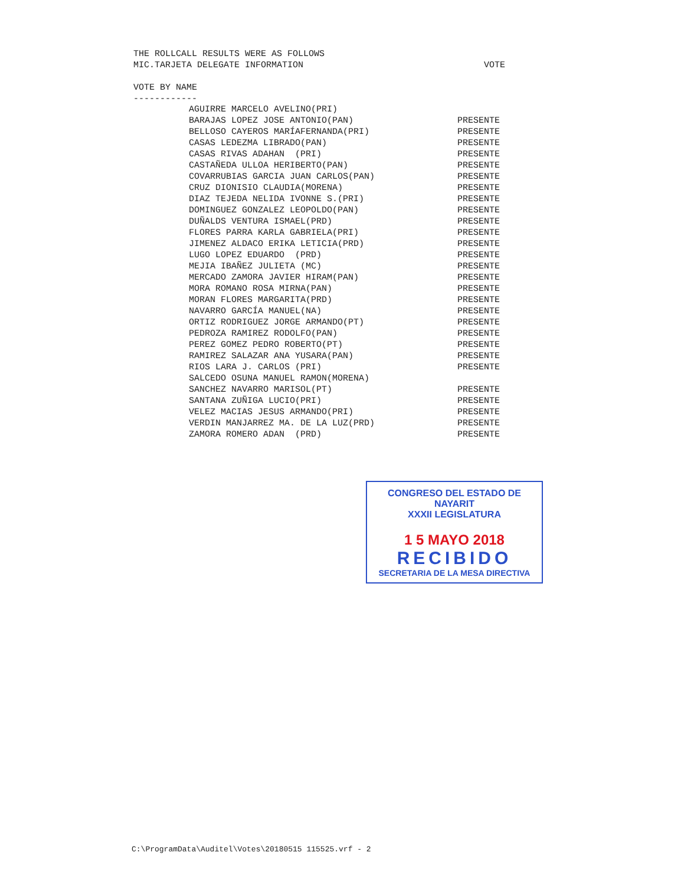THE ROLLCALL RESULTS WERE AS FOLLOWS
MIC.TARJETA DELEGATE INFORMATION VOTE
VOTE BY NAME
------------
| AGUIRRE MARCELO AVELINO(PRI) | |
| BARAJAS LOPEZ JOSE ANTONIO(PAN) | PRESENTE |
| BELLOSO CAYEROS MARÍAFERNANDA(PRI) | PRESENTE |
| CASAS LEDEZMA LIBRADO(PAN) | PRESENTE |
| CASAS RIVAS ADAHAN (PRI) | PRESENTE |
| CASTAÑEDA ULLOA HERIBERTO(PAN) | PRESENTE |
| COVARRUBIAS GARCIA JUAN CARLOS(PAN) | PRESENTE |
| CRUZ DIONISIO CLAUDIA(MORENA) | PRESENTE |
| DIAZ TEJEDA NELIDA IVONNE S.(PRI) | PRESENTE |
| DOMINGUEZ GONZALEZ LEOPOLDO(PAN) | PRESENTE |
| DUÑALDS VENTURA ISMAEL(PRD) | PRESENTE |
| FLORES PARRA KARLA GABRIELA(PRI) | PRESENTE |
| JIMENEZ ALDACO ERIKA LETICIA(PRD) | PRESENTE |
| LUGO LOPEZ EDUARDO (PRD) | PRESENTE |
| MEJIA IBAÑEZ JULIETA (MC) | PRESENTE |
| MERCADO ZAMORA JAVIER HIRAM(PAN) | PRESENTE |
| MORA ROMANO ROSA MIRNA(PAN) | PRESENTE |
| MORAN FLORES MARGARITA(PRD) | PRESENTE |
| NAVARRO GARCÍA MANUEL(NA) | PRESENTE |
| ORTIZ RODRIGUEZ JORGE ARMANDO(PT) | PRESENTE |
| PEDROZA RAMIREZ RODOLFO(PAN) | PRESENTE |
| PEREZ GOMEZ PEDRO ROBERTO(PT) | PRESENTE |
| RAMIREZ SALAZAR ANA YUSARA(PAN) | PRESENTE |
| RIOS LARA J. CARLOS (PRI) | PRESENTE |
| SALCEDO OSUNA MANUEL RAMON(MORENA) | |
| SANCHEZ NAVARRO MARISOL(PT) | PRESENTE |
| SANTANA ZUÑIGA LUCIO(PRI) | PRESENTE |
| VELEZ MACIAS JESUS ARMANDO(PRI) | PRESENTE |
| VERDIN MANJARREZ MA. DE LA LUZ(PRD) | PRESENTE |
| ZAMORA ROMERO ADAN (PRD) | PRESENTE |
CONGRESO DEL ESTADO DE NAYARIT
XXXII LEGISLATURA
1 5 MAYO 2018
RECIBIDO
SECRETARIA DE LA MESA DIRECTIVA
C:\ProgramData\Auditel\Votes\20180515 115525.vrf - 2